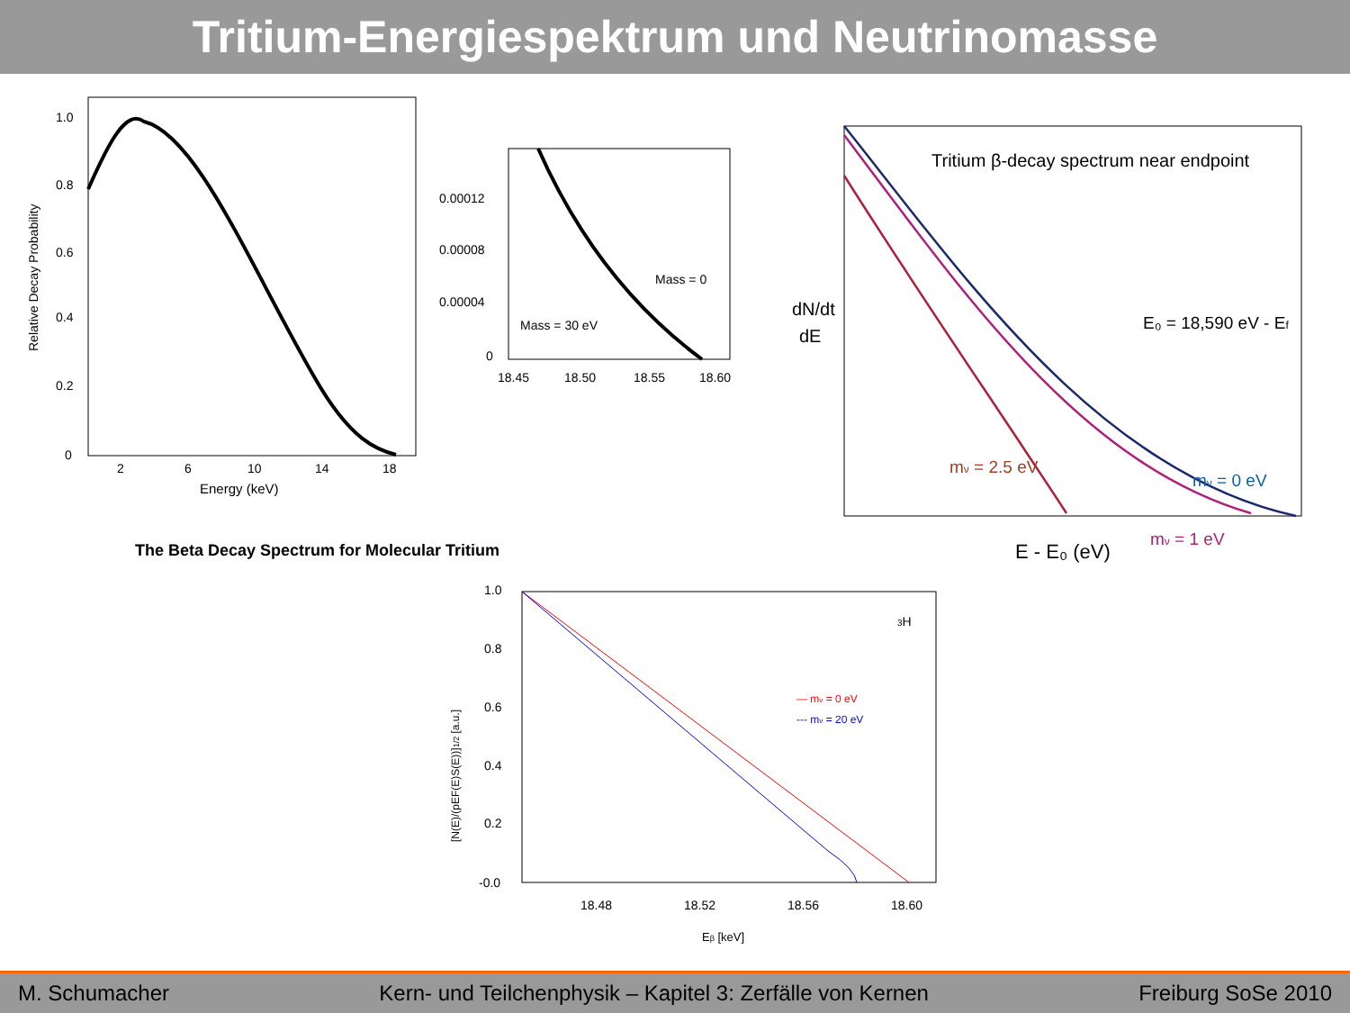Tritium-Energiespektrum und Neutrinomasse
1.0
0.8
0.6
0.4
0.2
0
2
6
10
14
18
Energy (keV)
Relative Decay Probability
0.00012
0.00008
0.00004
0
18.45
18.50
18.55
18.60
Mass = 0
Mass = 30 eV
The Beta Decay Spectrum for Molecular Tritium
Tritium β-decay spectrum near endpoint
dN/dt
dE
E₀ = 18,590 eV - Ef
mν = 2.5 eV
mν = 0 eV
mν = 1 eV
E - E₀ (eV)
1.0
0.8
0.6
0.4
0.2
-0.0
18.48
18.52
18.56
18.60
Eβ [keV]
3H
— mν = 0 eV
--- mν = 20 eV
[N(E)/(pEF(E)S(E))]1/2 [a.u.]
M. Schumacher Kern- und Teilchenphysik – Kapitel 3: Zerfälle von Kernen Freiburg SoSe 2010